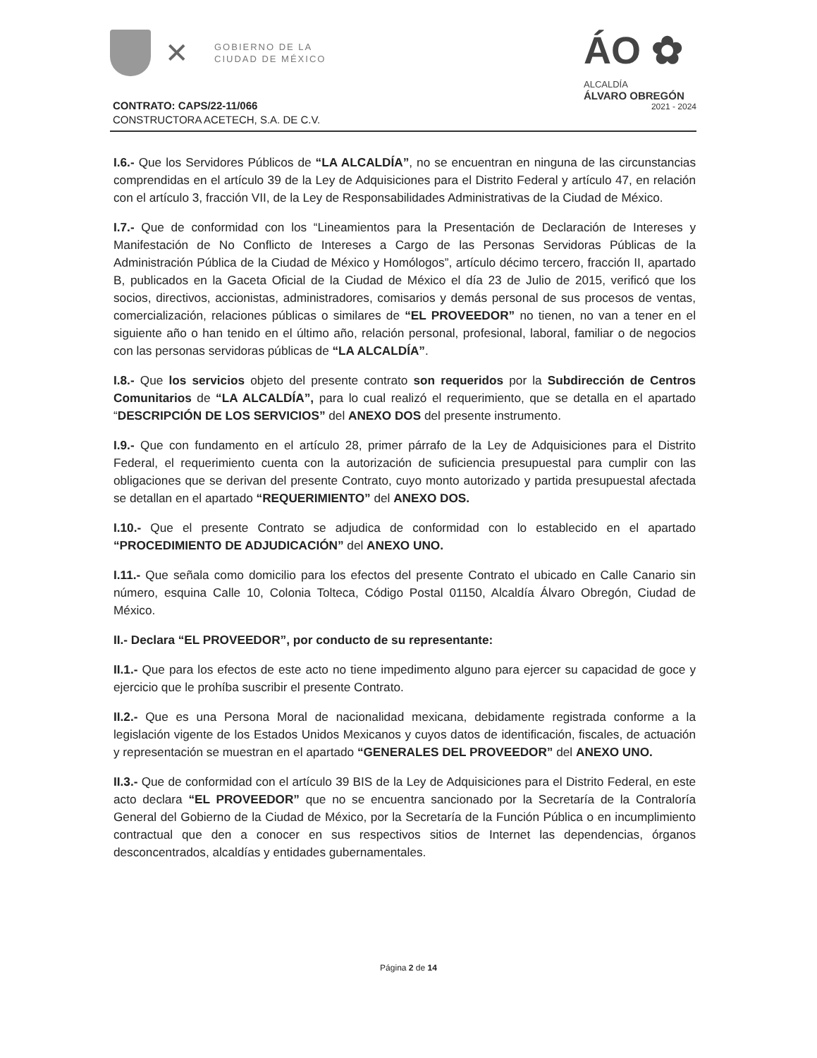✕
GOBIERNO DE LA
CIUDAD DE MÉXICO
ÁO ✿
ALCALDÍA
ÁLVARO OBREGÓN
2021 - 2024
CONTRATO: CAPS/22-11/066
CONSTRUCTORA ACETECH, S.A. DE C.V.
I.6.- Que los Servidores Públicos de “LA ALCALDÍA”, no se encuentran en ninguna de las circunstancias comprendidas en el artículo 39 de la Ley de Adquisiciones para el Distrito Federal y artículo 47, en relación con el artículo 3, fracción VII, de la Ley de Responsabilidades Administrativas de la Ciudad de México.
I.7.- Que de conformidad con los “Lineamientos para la Presentación de Declaración de Intereses y Manifestación de No Conflicto de Intereses a Cargo de las Personas Servidoras Públicas de la Administración Pública de la Ciudad de México y Homólogos”, artículo décimo tercero, fracción II, apartado B, publicados en la Gaceta Oficial de la Ciudad de México el día 23 de Julio de 2015, verificó que los socios, directivos, accionistas, administradores, comisarios y demás personal de sus procesos de ventas, comercialización, relaciones públicas o similares de “EL PROVEEDOR” no tienen, no van a tener en el siguiente año o han tenido en el último año, relación personal, profesional, laboral, familiar o de negocios con las personas servidoras públicas de “LA ALCALDÍA”.
I.8.- Que los servicios objeto del presente contrato son requeridos por la Subdirección de Centros Comunitarios de “LA ALCALDÍA”, para lo cual realizó el requerimiento, que se detalla en el apartado “DESCRIPCIÓN DE LOS SERVICIOS” del ANEXO DOS del presente instrumento.
I.9.- Que con fundamento en el artículo 28, primer párrafo de la Ley de Adquisiciones para el Distrito Federal, el requerimiento cuenta con la autorización de suficiencia presupuestal para cumplir con las obligaciones que se derivan del presente Contrato, cuyo monto autorizado y partida presupuestal afectada se detallan en el apartado “REQUERIMIENTO” del ANEXO DOS.
I.10.- Que el presente Contrato se adjudica de conformidad con lo establecido en el apartado “PROCEDIMIENTO DE ADJUDICACIÓN” del ANEXO UNO.
I.11.- Que señala como domicilio para los efectos del presente Contrato el ubicado en Calle Canario sin número, esquina Calle 10, Colonia Tolteca, Código Postal 01150, Alcaldía Álvaro Obregón, Ciudad de México.
II.- Declara “EL PROVEEDOR”, por conducto de su representante:
II.1.- Que para los efectos de este acto no tiene impedimento alguno para ejercer su capacidad de goce y ejercicio que le prohíba suscribir el presente Contrato.
II.2.- Que es una Persona Moral de nacionalidad mexicana, debidamente registrada conforme a la legislación vigente de los Estados Unidos Mexicanos y cuyos datos de identificación, fiscales, de actuación y representación se muestran en el apartado “GENERALES DEL PROVEEDOR” del ANEXO UNO.
II.3.- Que de conformidad con el artículo 39 BIS de la Ley de Adquisiciones para el Distrito Federal, en este acto declara “EL PROVEEDOR” que no se encuentra sancionado por la Secretaría de la Contraloría General del Gobierno de la Ciudad de México, por la Secretaría de la Función Pública o en incumplimiento contractual que den a conocer en sus respectivos sitios de Internet las dependencias, órganos desconcentrados, alcaldías y entidades gubernamentales.
Página 2 de 14